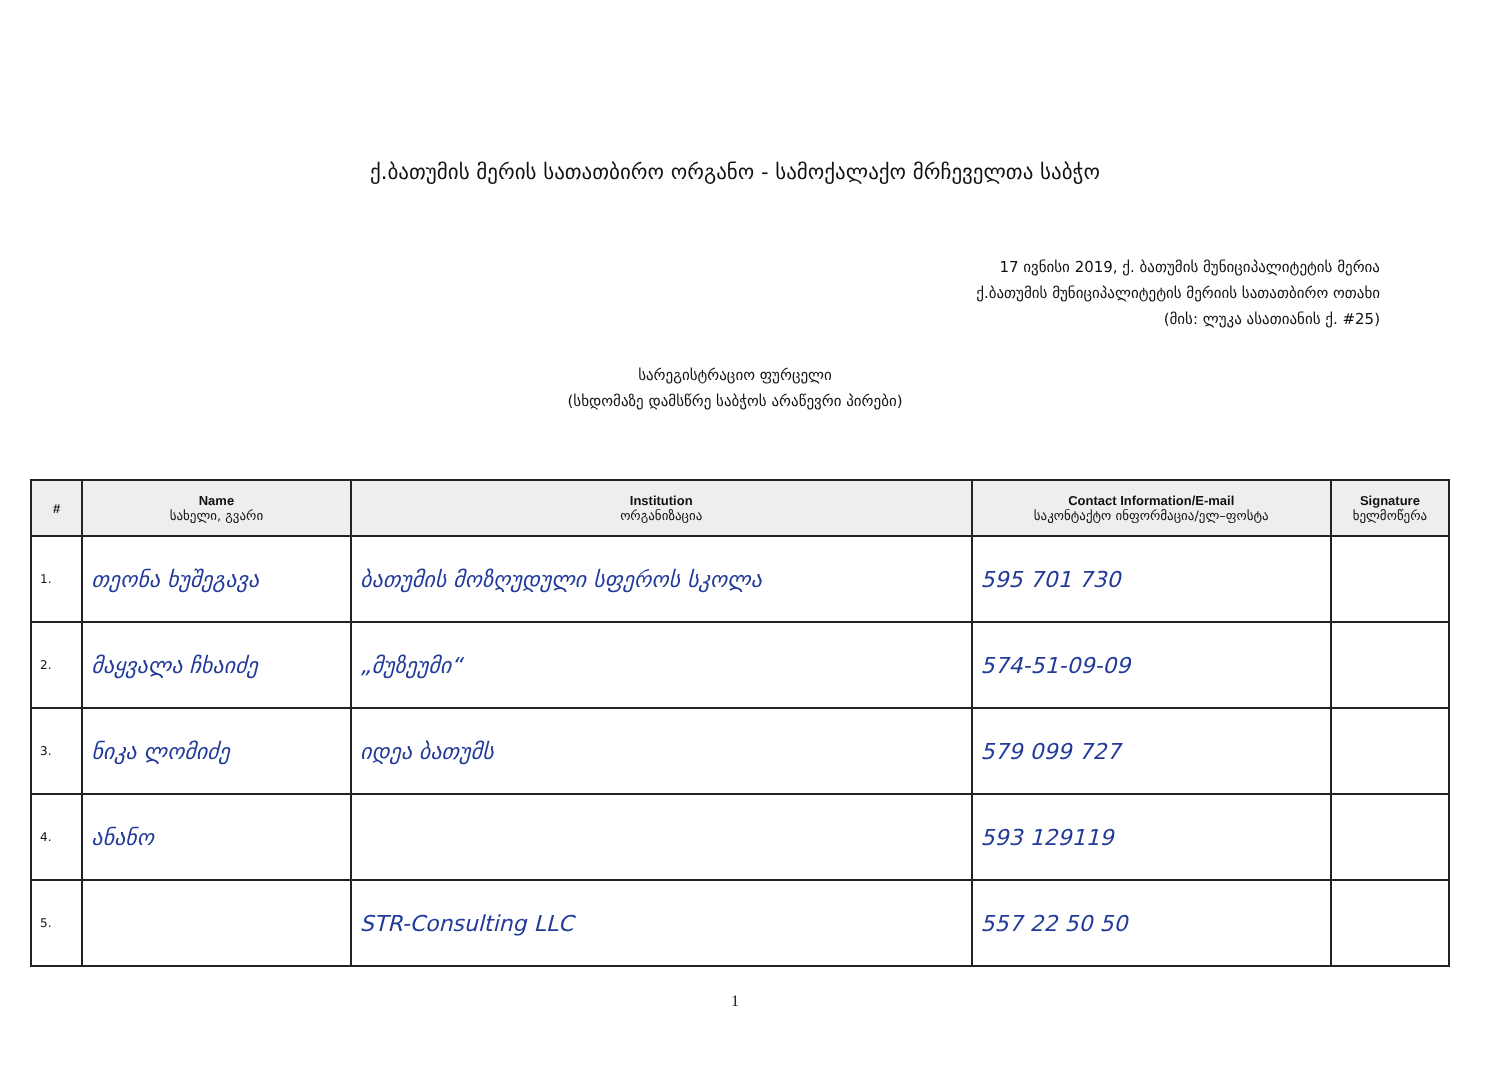ქ.ბათუმის მერის სათათბირო ორგანო - სამოქალაქო მრჩეველთა საბჭო
17 ივნისი 2019, ქ. ბათუმის მუნიციპალიტეტის მერია
ქ.ბათუმის მუნიციპალიტეტის მერიის სათათბირო ოთახი
(მის: ლუკა ასათიანის ქ. #25)
სარეგისტრაციო ფურცელი
(სხდომაზე დამსწრე საბჭოს არაწევრი პირები)
| # | Name სახელი, გვარი | Institution ორგანიზაცია | Contact Information/E-mail საკონტაქტო ინფორმაცია/ელ–ფოსტა | Signature ხელმოწერა |
| --- | --- | --- | --- | --- |
| 1. | თეონა ხუშეგავა | ბათუმის მოზღუდული სფეროს სკოლა | 595 701 730 | |
| 2. | მაყვალა ჩხაიძე | „მუზეუმი“ | 574-51-09-09 | |
| 3. | ნიკა ლომიძე | იდეა ბათუმს | 579 099 727 | |
| 4. | ანანო | | 593 129119 | |
| 5. | | STR-Consulting LLC | 557 22 50 50 | |
1